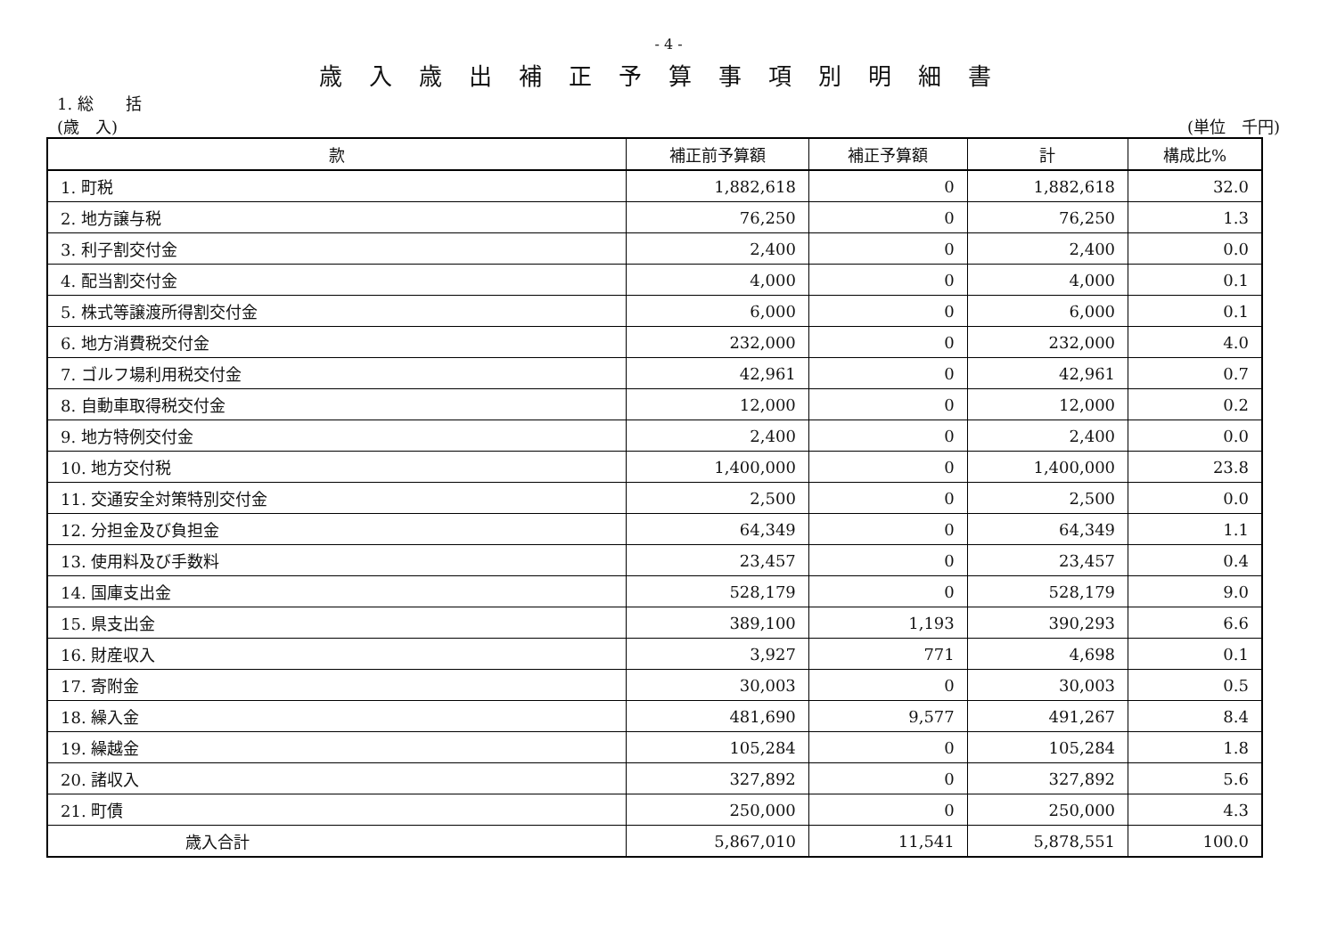- 4 -
歳入歳出補正予算事項別明細書
1. 総　　括
(歳　入) (単位　千円)
| 款 | 補正前予算額 | 補正予算額 | 計 | 構成比% |
| --- | --- | --- | --- | --- |
| 1. 町 税 | 1,882,618 | 0 | 1,882,618 | 32.0 |
| 2. 地 方 譲 与 税 | 76,250 | 0 | 76,250 | 1.3 |
| 3. 利 子 割 交 付 金 | 2,400 | 0 | 2,400 | 0.0 |
| 4. 配 当 割 交 付 金 | 4,000 | 0 | 4,000 | 0.1 |
| 5. 株 式 等 譲 渡 所 得 割 交 付 金 | 6,000 | 0 | 6,000 | 0.1 |
| 6. 地 方 消 費 税 交 付 金 | 232,000 | 0 | 232,000 | 4.0 |
| 7. ゴ ル フ 場 利 用 税 交 付 金 | 42,961 | 0 | 42,961 | 0.7 |
| 8. 自 動 車 取 得 税 交 付 金 | 12,000 | 0 | 12,000 | 0.2 |
| 9. 地 方 特 例 交 付 金 | 2,400 | 0 | 2,400 | 0.0 |
| 10. 地 方 交 付 税 | 1,400,000 | 0 | 1,400,000 | 23.8 |
| 11. 交 通 安 全 対 策 特 別 交 付 金 | 2,500 | 0 | 2,500 | 0.0 |
| 12. 分 担 金 及 び 負 担 金 | 64,349 | 0 | 64,349 | 1.1 |
| 13. 使 用 料 及 び 手 数 料 | 23,457 | 0 | 23,457 | 0.4 |
| 14. 国 庫 支 出 金 | 528,179 | 0 | 528,179 | 9.0 |
| 15. 県 支 出 金 | 389,100 | 1,193 | 390,293 | 6.6 |
| 16. 財 産 収 入 | 3,927 | 771 | 4,698 | 0.1 |
| 17. 寄 附 金 | 30,003 | 0 | 30,003 | 0.5 |
| 18. 繰 入 金 | 481,690 | 9,577 | 491,267 | 8.4 |
| 19. 繰 越 金 | 105,284 | 0 | 105,284 | 1.8 |
| 20. 諸 収 入 | 327,892 | 0 | 327,892 | 5.6 |
| 21. 町 債 | 250,000 | 0 | 250,000 | 4.3 |
| 歳 入 合 計 | 5,867,010 | 11,541 | 5,878,551 | 100.0 |